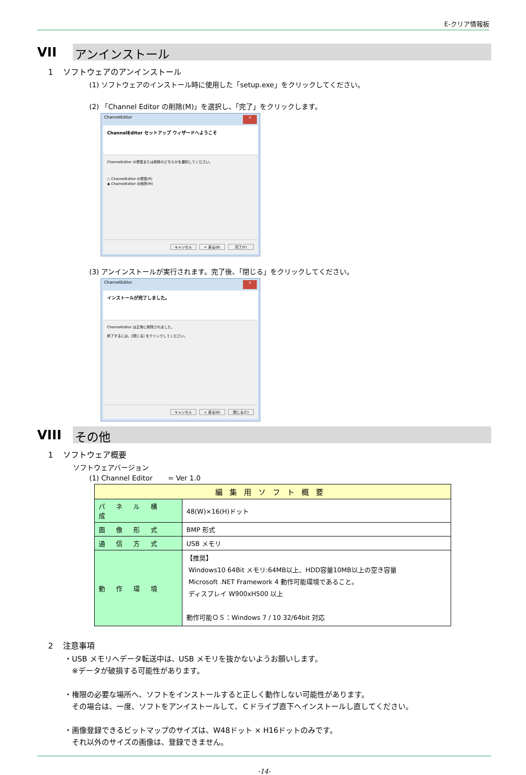E-クリア情報板
VII
アンインストール
1 ソフトウェアのアンインストール
(1) ソフトウェアのインストール時に使用した「setup.exe」をクリックしてください。
(2) 「Channel Editor の削除(M)」を選択し、「完了」をクリックします。
ChannelEditor x
ChannelEditor セットアップ ウィザードへようこそ
ChannelEditor の修復または削除のどちらかを選択してください。
○ ChannelEditor の修復(R)
◉ ChannelEditor の削除(M)
キャンセル < 戻る(B) 完了(F)
(3) アンインストールが実行されます。完了後、「閉じる」をクリックしてください。
ChannelEditor x
インストールが完了しました。
ChannelEditor は正常に削除されました。
終了するには、[閉じる] をクリックしてください。
キャンセル < 戻る(B) 閉じる(C)
VIII
その他
1 ソフトウェア概要
ソフトウェアバージョン
(1) Channel Editor = Ver 1.0
| 編集用ソフト概要 | |
| --- | --- |
| パネル構成 | 48(W)×16(H)ドット |
| 画像形式 | BMP 形式 |
| 通信方式 | USB メモリ |
| 動作環境 | 【推奨】 Windows10 64Bit メモリ:64MB以上、HDD容量10MB以上の空き容量 Microsoft .NET Framework 4 動作可能環境であること。 ディスプレイ W900xH500 以上 動作可能ＯＳ：Windows 7 / 10 32/64bit 対応 |
2 注意事項
・USB メモリへデータ転送中は、USB メモリを抜かないようお願いします。
　※データが破損する可能性があります。
・権限の必要な場所へ、ソフトをインストールすると正しく動作しない可能性があります。
　その場合は、一度、ソフトをアンイストールして、Ｃドライブ直下へインストールし直してください。
・画像登録できるビットマップのサイズは、W48ドット × H16ドットのみです。
　それ以外のサイズの画像は、登録できません。
-14-